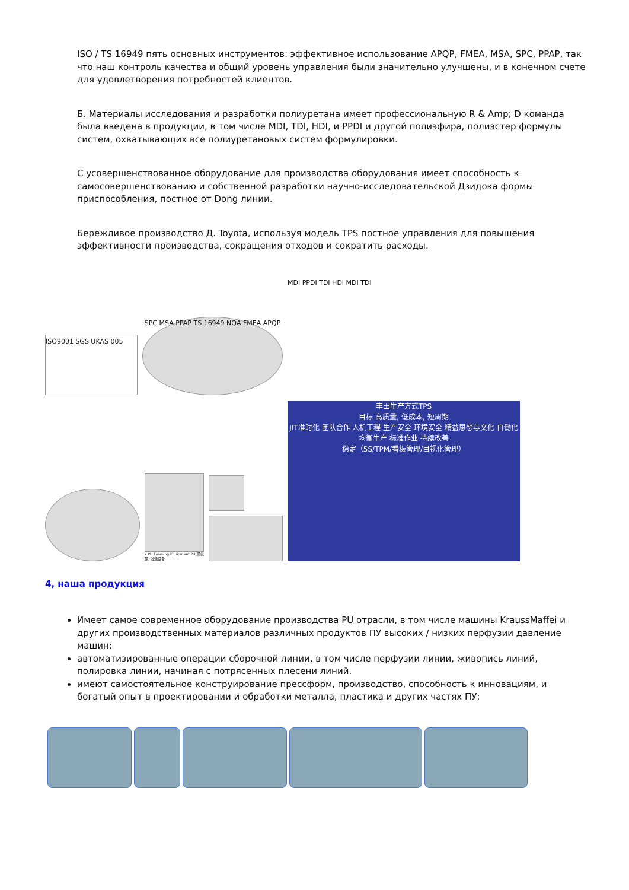ISO / TS 16949 пять основных инструментов: эффективное использование APQP, FMEA, MSA, SPC, PPAP, так что наш контроль качества и общий уровень управления были значительно улучшены, и в конечном счете для удовлетворения потребностей клиентов.
Б. Материалы исследования и разработки полиуретана имеет профессиональную R & Amp; D команда была введена в продукции, в том числе MDI, TDI, HDI, и PPDI и другой полиэфира, полиэстер формулы систем, охватывающих все полиуретановых систем формулировки.
С усовершенствованное оборудование для производства оборудования имеет способность к самосовершенствованию и собственной разработки научно-исследовательской Дзидока формы приспособления, постное от Dong линии.
Бережливое производство Д. Toyota, используя модель TPS постное управления для повышения эффективности производства, сокращения отходов и сократить расходы.
ISO9001 SGS UKAS 005
SPC MSA PPAP TS 16949 NQA FMEA APQP
MDI PPDI TDI HDI MDI TDI
• PU Foaming Equipment PU(聚氨酯) 发泡设备
丰田生产方式TPS
目标 高质量, 低成本, 短周期
JIT准时化 团队合作 人机工程 生产安全 环境安全 精益思想与文化 自働化
均衡生产 标准作业 持续改善
稳定（5S/TPM/看板管理/目视化管理）
4, наша продукция
Имеет самое современное оборудование производства PU отрасли, в том числе машины KraussMaffei и других производственных материалов различных продуктов ПУ высоких / низких перфузии давление машин;
автоматизированные операции сборочной линии, в том числе перфузии линии, живопись линий, полировка линии, начиная с потрясенных плесени линий.
имеют самостоятельное конструирование прессформ, производство, способность к инновациям, и богатый опыт в проектировании и обработки металла, пластика и других частях ПУ;